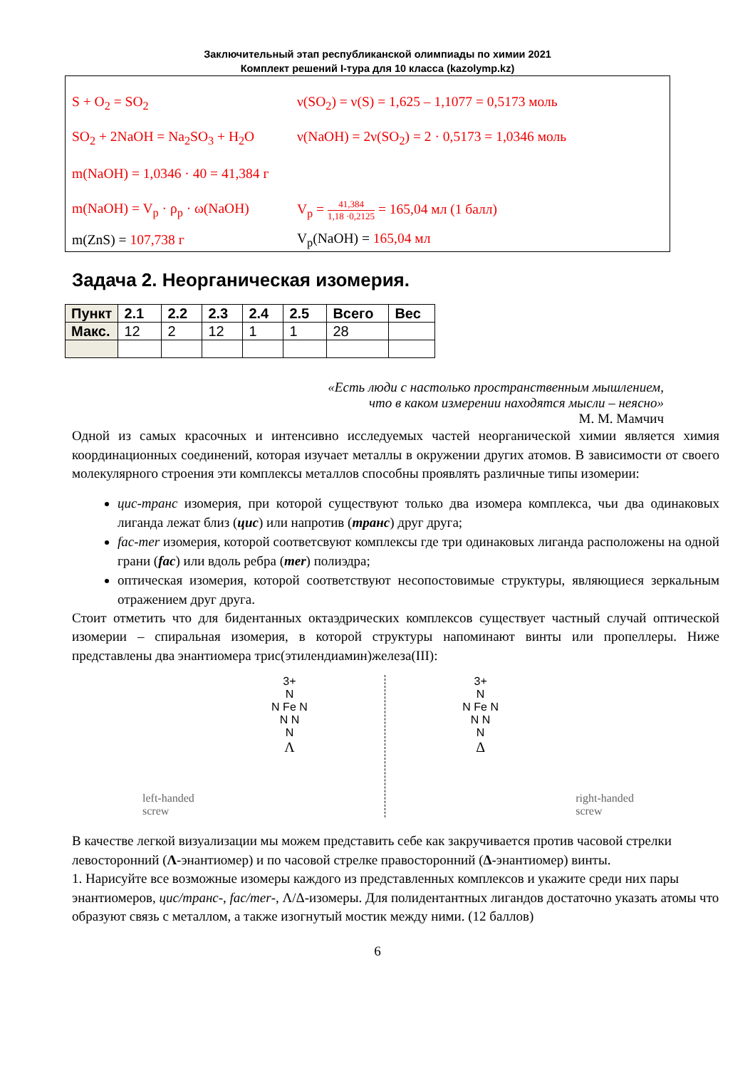Заключительный этап республиканской олимпиады по химии 2021
Комплект решений I-тура для 10 класса (kazolymp.kz)
S + O<sub>2</sub> = SO<sub>2</sub> ν(SO<sub>2</sub>) = ν(S) = 1,625 – 1,1077 = 0,5173 моль
SO<sub>2</sub> + 2NaOH = Na<sub>2</sub>SO<sub>3</sub> + H<sub>2</sub>O ν(NaOH) = 2ν(SO<sub>2</sub>) = 2 · 0,5173 = 1,0346 моль
m(NaOH) = 1,0346 · 40 = 41,384 г
m(NaOH) = V<sub>p</sub> · ρ<sub>p</sub> · ω(NaOH) V<sub>p</sub> = 41,384 1,18 ·0,2125 = 165,04 мл (1 балл)
m(ZnS) = 107,738 г V<sub>p</sub>(NaOH) = 165,04 мл
Задача 2. Неорганическая изомерия.
| Пункт | 2.1 | 2.2 | 2.3 | 2.4 | 2.5 | Всего | Вес |
| --- | --- | --- | --- | --- | --- | --- | --- |
| Макс. | 12 | 2 | 12 | 1 | 1 | 28 | |
«Есть люди с настолько пространственным мышлением,
что в каком измерении находятся мысли – неясно»
М. М. Мамчич
Одной из самых красочных и интенсивно исследуемых частей неорганической химии является химия координационных соединений, которая изучает металлы в окружении других атомов. В зависимости от своего молекулярного строения эти комплексы металлов способны проявлять различные типы изомерии:
цис-транс изомерия, при которой существуют только два изомера комплекса, чьи два одинаковых лиганда лежат близ (цис) или напротив (транс) друг друга;
fac-mer изомерия, которой соответсвуют комплексы где три одинаковых лиганда расположены на одной грани (fac) или вдоль ребра (mer) полиэдра;
оптическая изомерия, которой соответствуют несопостовимые структуры, являющиеся зеркальным отражением друг друга.
Стоит отметить что для бидентанных октаэдрических комплексов существует частный случай оптической изомерии – спиральная изомерия, в которой структуры напоминают винты или пропеллеры. Ниже представлены два энантиомера трис(этилендиамин)железа(III):
left-handed
screw
3+
N
N Fe N
N N
N
Λ
3+
N
N Fe N
N N
N
Δ
right-handed
screw
В качестве легкой визуализации мы можем представить себе как закручивается против часовой стрелки левосторонний (Λ-энантиомер) и по часовой стрелке правосторонний (Δ-энантиомер) винты.
1. Нарисуйте все возможные изомеры каждого из представленных комплексов и укажите среди них пары энантиомеров, цис/транс-, fac/mer-, Λ/Δ-изомеры. Для полидентантных лигандов достаточно указать атомы что образуют связь с металлом, а также изогнутый мостик между ними. (12 баллов)
6